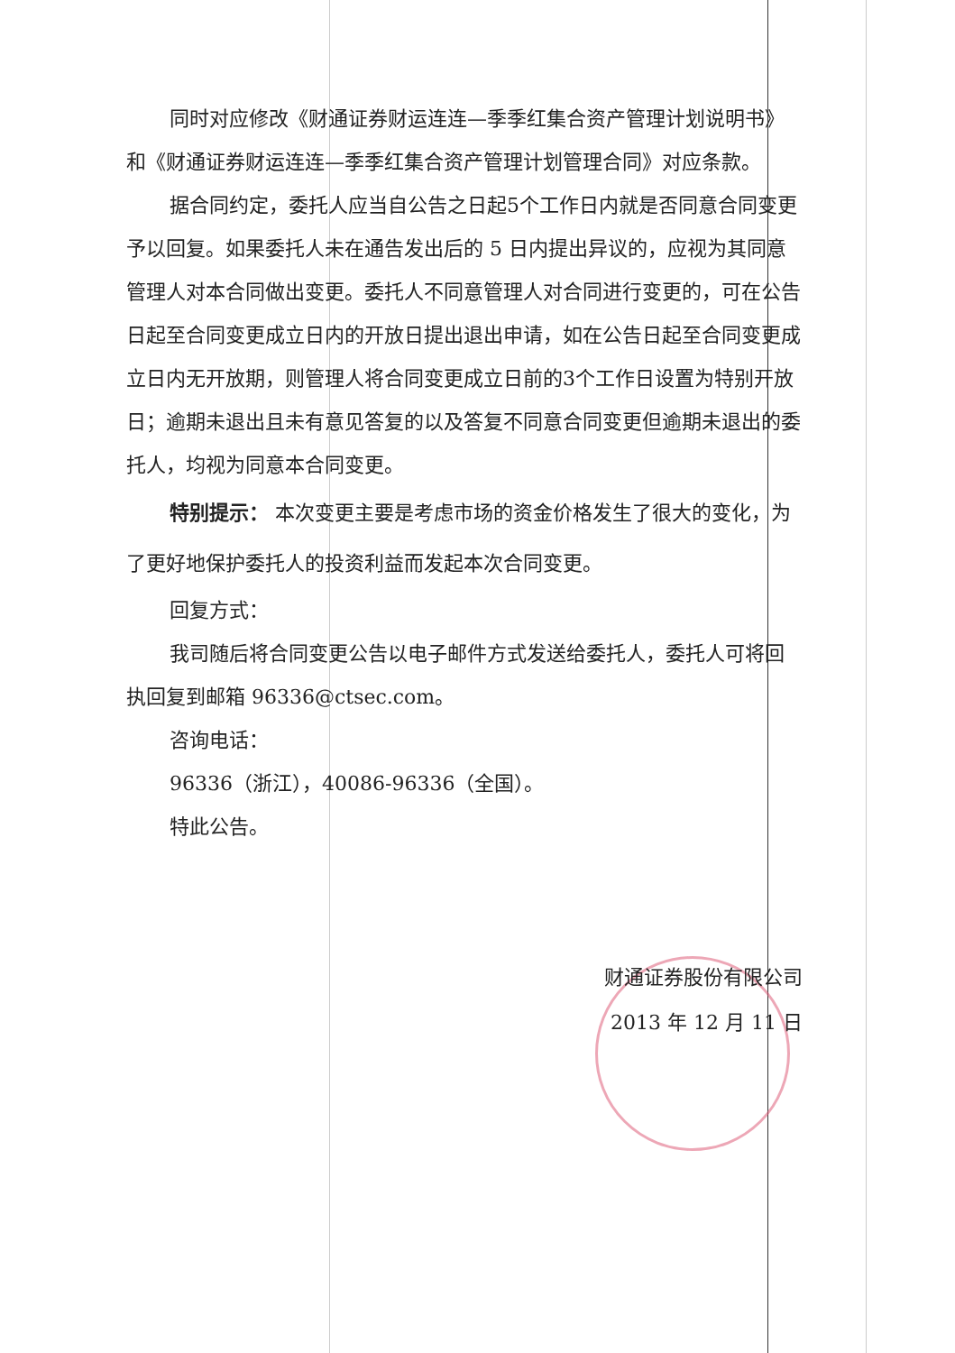同时对应修改《财通证券财运连连—季季红集合资产管理计划说明书》和《财通证券财运连连—季季红集合资产管理计划管理合同》对应条款。
据合同约定，委托人应当自公告之日起5个工作日内就是否同意合同变更予以回复。如果委托人未在通告发出后的 5 日内提出异议的，应视为其同意管理人对本合同做出变更。委托人不同意管理人对合同进行变更的，可在公告日起至合同变更成立日内的开放日提出退出申请，如在公告日起至合同变更成立日内无开放期，则管理人将合同变更成立日前的3个工作日设置为特别开放日；逾期未退出且未有意见答复的以及答复不同意合同变更但逾期未退出的委托人，均视为同意本合同变更。
特别提示： 本次变更主要是考虑市场的资金价格发生了很大的变化，为了更好地保护委托人的投资利益而发起本次合同变更。
回复方式：
我司随后将合同变更公告以电子邮件方式发送给委托人，委托人可将回执回复到邮箱 96336@ctsec.com。
咨询电话：
96336（浙江），40086-96336（全国）。
特此公告。
财通证券股份有限公司
2013 年 12 月 11 日